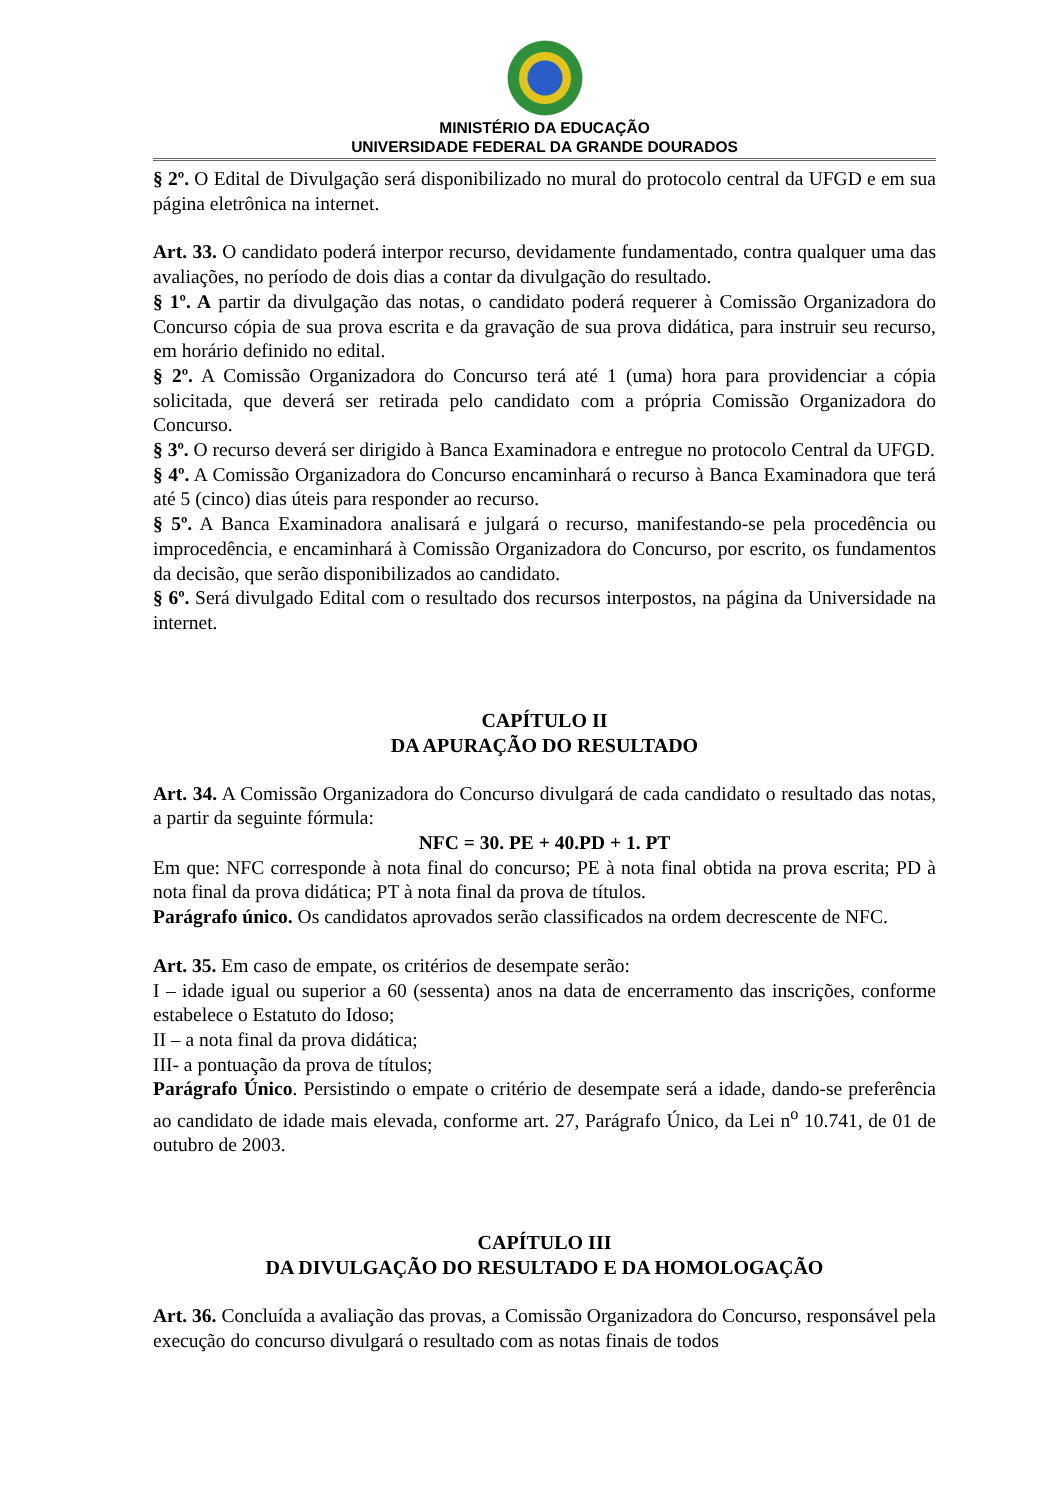MINISTÉRIO DA EDUCAÇÃO
UNIVERSIDADE FEDERAL DA GRANDE DOURADOS
§ 2º. O Edital de Divulgação será disponibilizado no mural do protocolo central da UFGD e em sua página eletrônica na internet.
Art. 33. O candidato poderá interpor recurso, devidamente fundamentado, contra qualquer uma das avaliações, no período de dois dias a contar da divulgação do resultado.
§ 1º. A partir da divulgação das notas, o candidato poderá requerer à Comissão Organizadora do Concurso cópia de sua prova escrita e da gravação de sua prova didática, para instruir seu recurso, em horário definido no edital.
§ 2º. A Comissão Organizadora do Concurso terá até 1 (uma) hora para providenciar a cópia solicitada, que deverá ser retirada pelo candidato com a própria Comissão Organizadora do Concurso.
§ 3º. O recurso deverá ser dirigido à Banca Examinadora e entregue no protocolo Central da UFGD.
§ 4º. A Comissão Organizadora do Concurso encaminhará o recurso à Banca Examinadora que terá até 5 (cinco) dias úteis para responder ao recurso.
§ 5º. A Banca Examinadora analisará e julgará o recurso, manifestando-se pela procedência ou improcedência, e encaminhará à Comissão Organizadora do Concurso, por escrito, os fundamentos da decisão, que serão disponibilizados ao candidato.
§ 6º. Será divulgado Edital com o resultado dos recursos interpostos, na página da Universidade na internet.
CAPÍTULO II
DA APURAÇÃO DO RESULTADO
Art. 34. A Comissão Organizadora do Concurso divulgará de cada candidato o resultado das notas, a partir da seguinte fórmula:
NFC = 30. PE + 40.PD + 1. PT
Em que: NFC corresponde à nota final do concurso; PE à nota final obtida na prova escrita; PD à nota final da prova didática; PT à nota final da prova de títulos.
Parágrafo único. Os candidatos aprovados serão classificados na ordem decrescente de NFC.
Art. 35. Em caso de empate, os critérios de desempate serão:
I – idade igual ou superior a 60 (sessenta) anos na data de encerramento das inscrições, conforme estabelece o Estatuto do Idoso;
II – a nota final da prova didática;
III- a pontuação da prova de títulos;
Parágrafo Único. Persistindo o empate o critério de desempate será a idade, dando-se preferência ao candidato de idade mais elevada, conforme art. 27, Parágrafo Único, da Lei n<sup>o</sup> 10.741, de 01 de outubro de 2003.
CAPÍTULO III
DA DIVULGAÇÃO DO RESULTADO E DA HOMOLOGAÇÃO
Art. 36. Concluída a avaliação das provas, a Comissão Organizadora do Concurso, responsável pela execução do concurso divulgará o resultado com as notas finais de todos